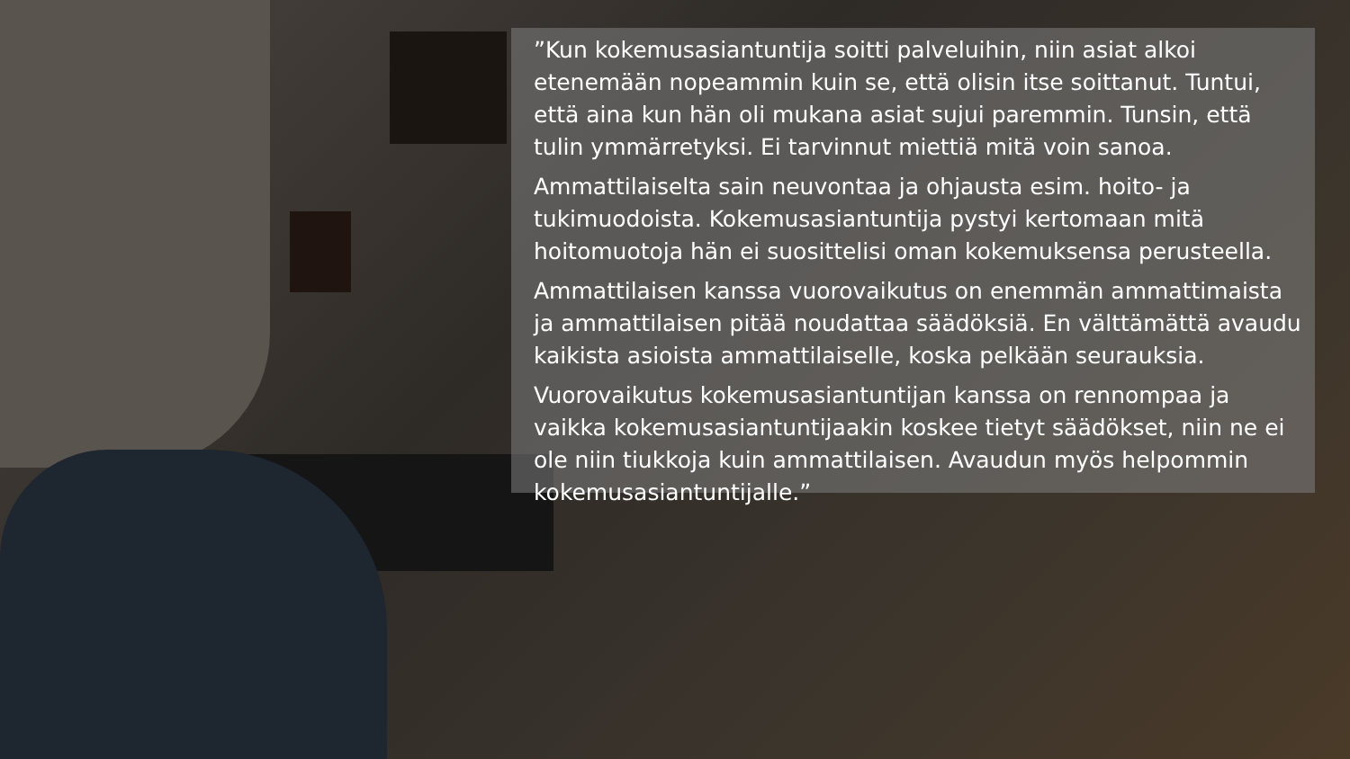”Kun kokemusasiantuntija soitti palveluihin, niin asiat alkoi etenemään nopeammin kuin se, että olisin itse soittanut. Tuntui, että aina kun hän oli mukana asiat sujui paremmin. Tunsin, että tulin ymmärretyksi. Ei tarvinnut miettiä mitä voin sanoa.
Ammattilaiselta sain neuvontaa ja ohjausta esim. hoito- ja tukimuodoista. Kokemusasiantuntija pystyi kertomaan mitä hoitomuotoja hän ei suosittelisi oman kokemuksensa perusteella.
Ammattilaisen kanssa vuorovaikutus on enemmän ammattimaista ja ammattilaisen pitää noudattaa säädöksiä. En välttämättä avaudu kaikista asioista ammattilaiselle, koska pelkään seurauksia.
Vuorovaikutus kokemusasiantuntijan kanssa on rennompaa ja vaikka kokemusasiantuntijaakin koskee tietyt säädökset, niin ne ei ole niin tiukkoja kuin ammattilaisen. Avaudun myös helpommin kokemusasiantuntijalle.”